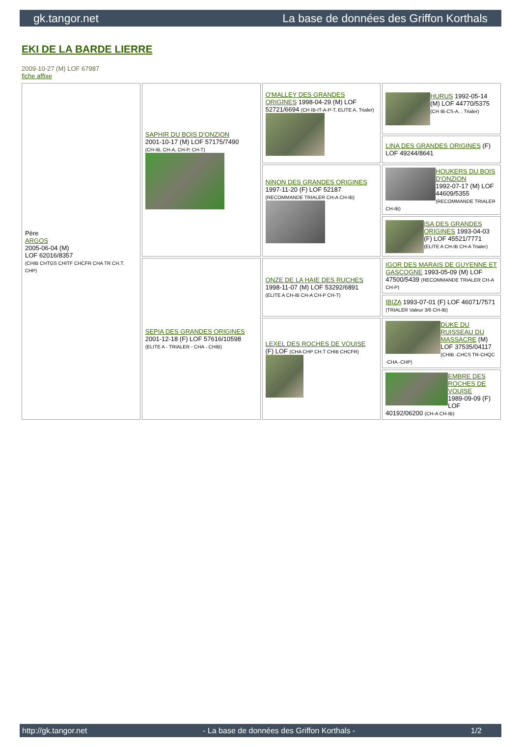gk.tangor.net La base de données des Griffon Korthals
EKI DE LA BARDE LIERRE
2009-10-27 (M) LOF 67987
fiche affixe
| Père ARGOS 2005-06-04 (M) LOF 62016/8357 (CHIB CHTGS CHITF CHCFR CHA TR CH.T. CHP) | SAPHIR DU BOIS D'ONZION 2001-10-17 (M) LOF 57175/7490 (CH-IB, CH-A, CH-P, CH-T) | O'MALLEY DES GRANDES ORIGINES 1998-04-29 (M) LOF 52721/6694 (CH IB-IT-A-P-T, ELITE A, Trialer) | HURUS 1992-05-14 (M) LOF 44770/5375 (CH IB-CS-A, , Trialer) |
| | | | LINA DES GRANDES ORIGINES (F) LOF 49244/8641 |
| | | NINON DES GRANDES ORIGINES 1997-11-20 (F) LOF 52187 (RECOMMANDE TRIALER CH-A CH-IB) | HOUKERS DU BOIS D'ONZION 1992-07-17 (M) LOF 44609/5355 (RECOMMANDE TRIALER CH-IB) |
| | | | ISA DES GRANDES ORIGINES 1993-04-03 (F) LOF 45521/7771 (ELITE A CH-IB CH-A Trialer) |
| | SEPIA DES GRANDES ORIGINES 2001-12-18 (F) LOF 57616/10598 (ELITE A - TRIALER - CHA - CHIB) | ONZE DE LA HAIE DES RUCHES 1998-11-07 (M) LOF 53292/6891 (ELITE A CH-IB CH-A CH-P CH-T) | IGOR DES MARAIS DE GUYENNE ET GASCOGNE 1993-05-09 (M) LOF 47500/5439 (RECOMMANDE TRIALER CH-A CH-P) |
| | | | IBIZA 1993-07-01 (F) LOF 46071/7571 (TRIALER Valeur 3/6 CH-IB) |
| | | LEXEL DES ROCHES DE VOUISE (F) LOF (CHA CHP CH.T CHIB CHCFR) | DUKE DU RUISSEAU DU MASSACRE (M) LOF 37535/04117 (CHIB -CHCS TR-CHQC -CHA -CHP) |
| | | | EMBRE DES ROCHES DE VOUISE 1989-09-09 (F) LOF 40192/06200 (CH-A CH-IB) |
http://gk.tangor.net - La base de données des Griffon Korthals - 1/2